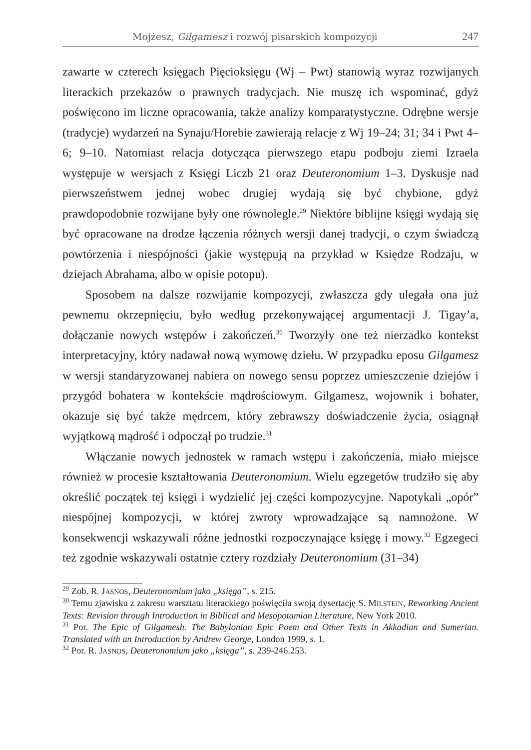Mojżesz, Gilgamesz i rozwój pisarskich kompozycji 247
zawarte w czterech księgach Pięcioksięgu (Wj – Pwt) stanowią wyraz rozwijanych literackich przekazów o prawnych tradycjach. Nie muszę ich wspominać, gdyż poświęcono im liczne opracowania, także analizy komparatystyczne. Odrębne wersje (tradycje) wydarzeń na Synaju/Horebie zawierają relacje z Wj 19–24; 31; 34 i Pwt 4–6; 9–10. Natomiast relacja dotycząca pierwszego etapu podboju ziemi Izraela występuje w wersjach z Księgi Liczb 21 oraz Deuteronomium 1–3. Dyskusje nad pierwszeństwem jednej wobec drugiej wydają się być chybione, gdyż prawdopodobnie rozwijane były one równolegle.<sup>29</sup> Niektóre biblijne księgi wydają się być opracowane na drodze łączenia różnych wersji danej tradycji, o czym świadczą powtórzenia i niespójności (jakie występują na przykład w Księdze Rodzaju, w dziejach Abrahama, albo w opisie potopu).
Sposobem na dalsze rozwijanie kompozycji, zwłaszcza gdy ulegała ona już pewnemu okrzepnięciu, było według przekonywającej argumentacji J. Tigay’a, dołączanie nowych wstępów i zakończeń.<sup>30</sup> Tworzyły one też nierzadko kontekst interpretacyjny, który nadawał nową wymowę dziełu. W przypadku eposu Gilgamesz w wersji standaryzowanej nabiera on nowego sensu poprzez umieszczenie dziejów i przygód bohatera w kontekście mądrościowym. Gilgamesz, wojownik i bohater, okazuje się być także mędrcem, który zebrawszy doświadczenie życia, osiągnął wyjątkową mądrość i odpoczął po trudzie.<sup>31</sup>
Włączanie nowych jednostek w ramach wstępu i zakończenia, miało miejsce również w procesie kształtowania Deuteronomium. Wielu egzegetów trudziło się aby określić początek tej księgi i wydzielić jej części kompozycyjne. Napotykali „opór” niespójnej kompozycji, w której zwroty wprowadzające są namnożone. W konsekwencji wskazywali różne jednostki rozpoczynające księgę i mowy.<sup>32</sup> Egzegeci też zgodnie wskazywali ostatnie cztery rozdziały Deuteronomium (31–34)
<sup>29</sup> Zob. R. JASNOS, Deuteronomium jako „księga”, s. 215.
<sup>30</sup> Temu zjawisku z zakresu warsztatu literackiego poświęciła swoją dysertację S. MILSTEIN, Reworking Ancient Texts: Revision through Introduction in Biblical and Mesopotamian Literature, New York 2010.
<sup>31</sup> Por. The Epic of Gilgamesh. The Babylonian Epic Poem and Other Texts in Akkadian and Sumerian. Translated with an Introduction by Andrew George, London 1999, s. 1.
<sup>32</sup> Por. R. JASNOS, Deuteronomium jako „księga”, s. 239-246.253.